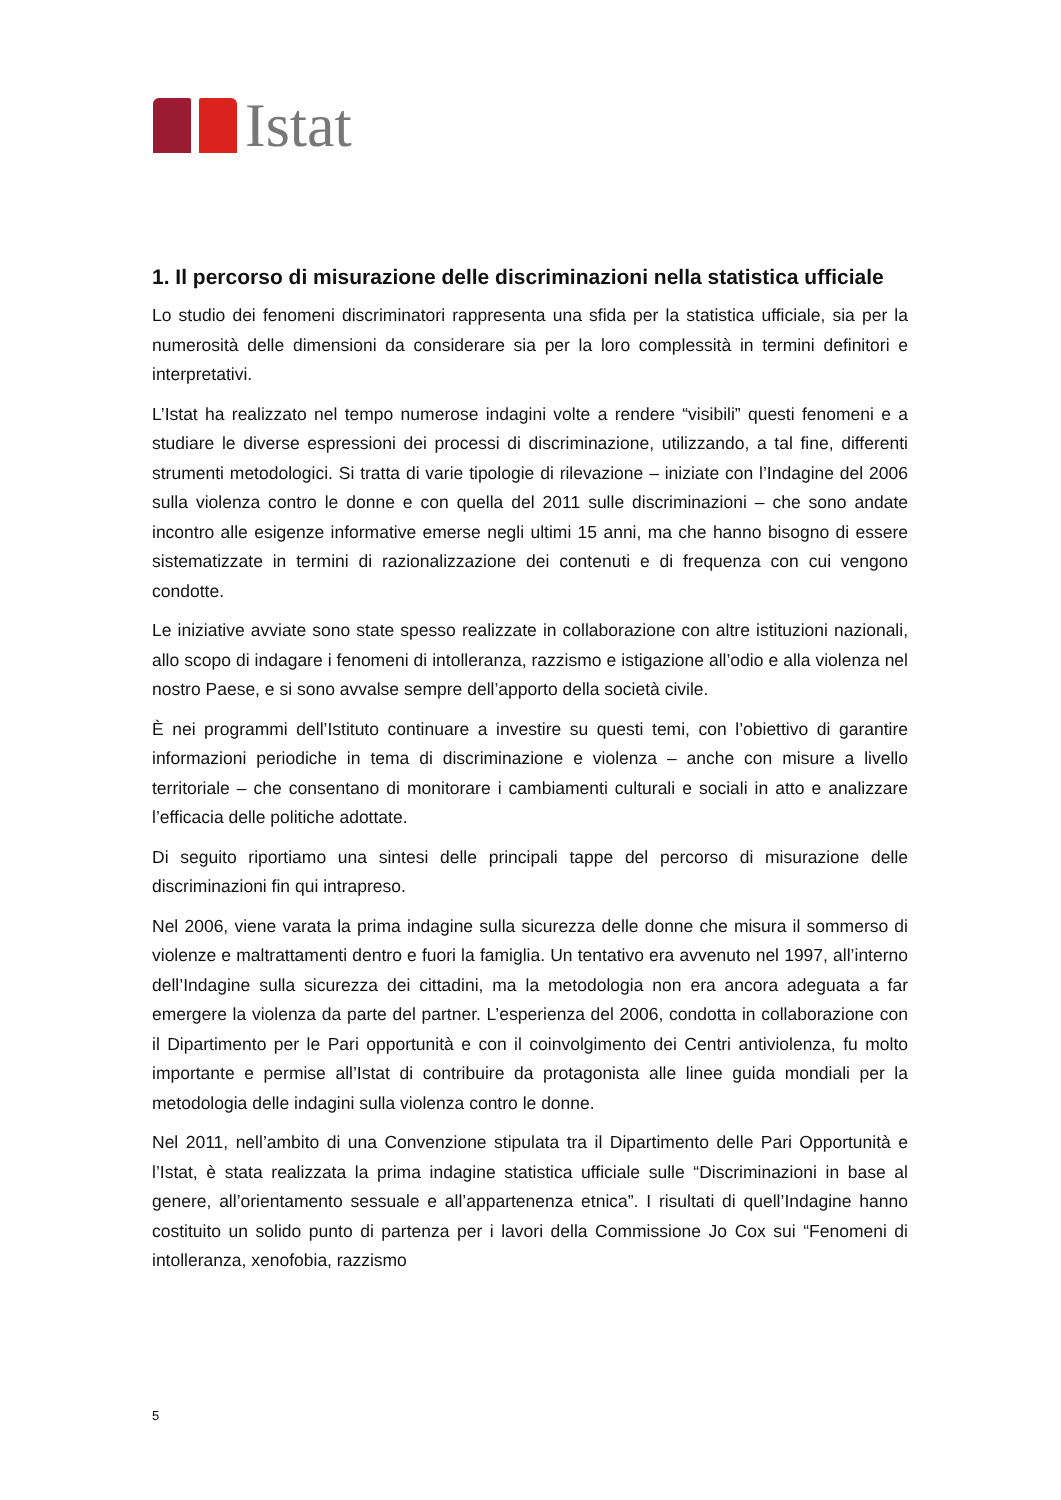Istat
1. Il percorso di misurazione delle discriminazioni nella statistica ufficiale
Lo studio dei fenomeni discriminatori rappresenta una sfida per la statistica ufficiale, sia per la numerosità delle dimensioni da considerare sia per la loro complessità in termini definitori e interpretativi.
L’Istat ha realizzato nel tempo numerose indagini volte a rendere “visibili” questi fenomeni e a studiare le diverse espressioni dei processi di discriminazione, utilizzando, a tal fine, differenti strumenti metodologici. Si tratta di varie tipologie di rilevazione – iniziate con l’Indagine del 2006 sulla violenza contro le donne e con quella del 2011 sulle discriminazioni – che sono andate incontro alle esigenze informative emerse negli ultimi 15 anni, ma che hanno bisogno di essere sistematizzate in termini di razionalizzazione dei contenuti e di frequenza con cui vengono condotte.
Le iniziative avviate sono state spesso realizzate in collaborazione con altre istituzioni nazionali, allo scopo di indagare i fenomeni di intolleranza, razzismo e istigazione all’odio e alla violenza nel nostro Paese, e si sono avvalse sempre dell’apporto della società civile.
È nei programmi dell’Istituto continuare a investire su questi temi, con l’obiettivo di garantire informazioni periodiche in tema di discriminazione e violenza – anche con misure a livello territoriale – che consentano di monitorare i cambiamenti culturali e sociali in atto e analizzare l’efficacia delle politiche adottate.
Di seguito riportiamo una sintesi delle principali tappe del percorso di misurazione delle discriminazioni fin qui intrapreso.
Nel 2006, viene varata la prima indagine sulla sicurezza delle donne che misura il sommerso di violenze e maltrattamenti dentro e fuori la famiglia. Un tentativo era avvenuto nel 1997, all’interno dell’Indagine sulla sicurezza dei cittadini, ma la metodologia non era ancora adeguata a far emergere la violenza da parte del partner. L’esperienza del 2006, condotta in collaborazione con il Dipartimento per le Pari opportunità e con il coinvolgimento dei Centri antiviolenza, fu molto importante e permise all’Istat di contribuire da protagonista alle linee guida mondiali per la metodologia delle indagini sulla violenza contro le donne.
Nel 2011, nell’ambito di una Convenzione stipulata tra il Dipartimento delle Pari Opportunità e l’Istat, è stata realizzata la prima indagine statistica ufficiale sulle “Discriminazioni in base al genere, all’orientamento sessuale e all’appartenenza etnica”. I risultati di quell’Indagine hanno costituito un solido punto di partenza per i lavori della Commissione Jo Cox sui “Fenomeni di intolleranza, xenofobia, razzismo
5